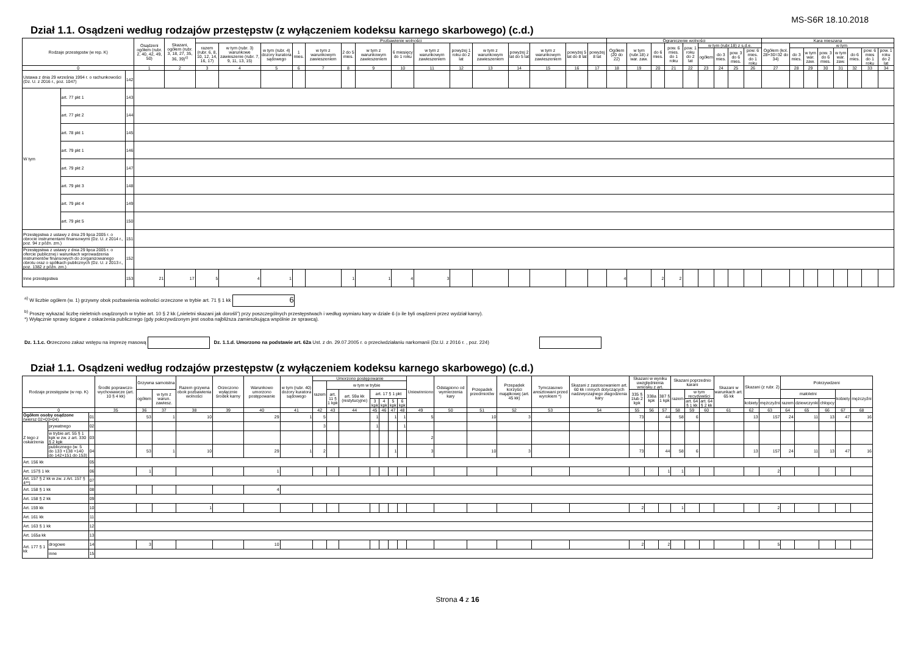MS-S6R 18.10.2018
Dział 1.1. Osądzeni według rodzajów przestępstw (z wyłączeniem kodeksu karnego skarbowego) (c.d.)
| Rodzaje przestępstw (w rep. K) | | | Osądzeni ogółem (rubr. 2, 40, 42, 49, 50) | Skazani, ogółem (rubr. 3, 18, 27, 35, 36, 39)<sup>c)</sup> | Pozbawienie wolności | | | | | | | | | | | | | | | Ograniczenie wolności | | | | | | | | | Kara mieszana | | | | | | | |
| --- | --- | --- | --- | --- | --- | --- | --- | --- | --- | --- | --- | --- | --- | --- | --- | --- | --- | --- | --- | --- | --- | --- | --- | --- | --- | --- | --- | --- | --- | --- | --- | --- | --- | --- | --- | --- |
| | | | | | razem (rubr. 6, 8, 10, 12, 14, 16, 17) | w tym (rubr. 3) warunkowe zawieszenie (rubr. 7, 9, 11, 13, 15) | w tym (rubr. 4) dozory kuratora sądowego | 1 mies. | w tym z warunkowym zawieszeniem | 2 do 5 mies. | w tym z warunkowym zawieszeniem | 6 miesięcy do 1 roku | w tym z warunkowym zawieszeniem | powyżej 1 roku do 2 lat | w tym z warunkowym zawieszeniem | powyżej 2 lat do 5 lat | w tym z warunkowym zawieszeniem | powyżej 5 lat do 8 lat | powyżej 8 lat | Ogółem (20 do 22) | w tym (rubr.18) z war. zaw. | do 6 mies. | pow. 6 mies. do 1 roku | pow. 1 roku do 2 lat | w tym (rubr.18) z s.d.e. | | | | Ogółem (kol. 28+30=32 do 34) | w tym | | | | | | |
| | | | | | | | | | | | | | | | | | | | | | | | | | ogółem | do 3 mies. | pow. 3 do 6 mies. | pow. 6 mies. do 1 roku | | do 3 mies. | w tym war. zaw. | pow. 3 do 6 mies. | w tym war. zaw. | do 6 mies. | pow. 6 mies do 1 roku | pow. 1 roku do 2 lat |
| 0 | | | 1 | 2 | 3 | 4 | 5 | 6 | 7 | 8 | 9 | 10 | 11 | 12 | 13 | 14 | 15 | 16 | 17 | 18 | 19 | 20 | 21 | 22 | 23 | 24 | 25 | 26 | 27 | 28 | 29 | 30 | 31 | 32 | 33 | 34 |
| Ustawa z dnia 29 września 1994 r. o rachunkowości (Dz. U. z 2016 r., poz. 1047) | | 142 | | | | | | | | | | | | | | | | | | | | | | | | | | | | | | | | | | |
| W tym | art. 77 pkt 1 | 143 | | | | | | | | | | | | | | | | | | | | | | | | | | | | | | | | | | |
| | art. 77 pkt 2 | 144 | | | | | | | | | | | | | | | | | | | | | | | | | | | | | | | | | | |
| | art. 78 pkt 1 | 145 | | | | | | | | | | | | | | | | | | | | | | | | | | | | | | | | | | |
| | art. 79 pkt 1 | 146 | | | | | | | | | | | | | | | | | | | | | | | | | | | | | | | | | | |
| | art. 79 pkt 2 | 147 | | | | | | | | | | | | | | | | | | | | | | | | | | | | | | | | | | |
| | art. 79 pkt 3 | 148 | | | | | | | | | | | | | | | | | | | | | | | | | | | | | | | | | | |
| | art. 79 pkt 4 | 149 | | | | | | | | | | | | | | | | | | | | | | | | | | | | | | | | | | |
| | art. 79 pkt 5 | 150 | | | | | | | | | | | | | | | | | | | | | | | | | | | | | | | | | | |
| Przestępstwa z ustawy z dnia 29 lipca 2005 r. o obrocie instrumentami finansowymi (Dz. U. z 2014 r., poz. 94 z późn. zm.) | | 151 | | | | | | | | | | | | | | | | | | | | | | | | | | | | | | | | | | |
| Przestępstwa z ustawy z dnia 29 lipca 2005 r. o ofercie publicznej i warunkach wprowadzenia instrumentów finansowych do zorganizowanego obrotu oraz o spółkach publicznych (Dz. U. z 2013 r., poz. 1382 z późn. zm.) | | 152 | | | | | | | | | | | | | | | | | | | | | | | | | | | | | | | | | | |
| Inne przestępstwa | | 153 | 21 | 17 | 5 | 4 | 1 | | | 1 | 1 | 4 | 3 | | | | | | | 4 | | 2 | 2 | | | | | | | | | | | | | |
<sup>a)</sup> W liczbie ogółem (w. 1) grzywny obok pozbawienia wolności orzeczone w trybie art. 71 § 1 kk 6
<sup>b)</sup> Proszę wykazać liczbę nieletnich osądzonych w trybie art. 10 § 2 kk („nieletni skazani jak dorośli”) przy poszczególnych przestępstwach i według wymiaru kary w dziale 6 (o ile byli osądzeni przez wydział karny).
*) Wyłącznie sprawy ścigane z oskarżenia publicznego (gdy pokrzywdzonym jest osoba najbliższa zamieszkująca wspólnie ze sprawcą).
Dz. 1.1.c. Orzeczono zakaz wstępu na imprezę masową Dz. 1.1.d. Umorzono na podstawie art. 62a Ust. z dn. 29.07.2005 r. o przeciwdziałaniu narkomanii (Dz.U. z 2016 r. , poz. 224)
Dział 1.1. Osądzeni według rodzajów przestępstw (z wyłączeniem kodeksu karnego skarbowego) (c.d.)
| Rodzaje przestępstw (w rep. K) | | | Środki poprawczo-wychowawcze (art. 10 § 4 kk) | Grzywna samoistna | | Razem grzywna obok pozbawienia wolności | Orzeczono wyłącznie środek karny | Warunkowo umorzono postępowanie | w tym (rubr. 40) dozory kuratora sądowego | Umorzono postępowanie | | | | | | | Uniewinniono | Odstąpiono od wymierzenia kary | Przepadek przedmiotów | Przepadek korzyści majątkowej (art. 45 kk) | Tymczasowo aresztowani przed wyrokiem *) | Skazani z zastosowaniem art. 60 kk i innych dotyczących nadzwyczajnego złagodzenia kary | Skazani w wyniku uwzględnienia wniosku z art. | | | Skazani poprzednio karani | | | Skazani w warunkach art. 65 kk | Skazani (z rubr. 2) | | Pokrzywdzeni | | | | |
| --- | --- | --- | --- | --- | --- | --- | --- | --- | --- | --- | --- | --- | --- | --- | --- | --- | --- | --- | --- | --- | --- | --- | --- | --- | --- | --- | --- | --- | --- | --- | --- | --- | --- | --- | --- | --- |
| | | | | | | | | | | razem | w tym w trybie | | | | | | | | | | | | | | | | | | | | | | | | | |
| | | | | ogółem | w tym z warun. zawiesz. | | | | | | art. 11 § 1 kpk | art. 59a kk (restytucyjne) | art. 17 § 1 pkt | | | | | | | | | | 335 § 1lub 2 kpk | 338a kpk | 387 § 1 kpk | razem | w tym recydywiści | | | | | małoletni | | | kobiety | mężczyźni |
| | | | | | | | | | | | | | 3 kpk | 4 kpk | 5 kpk | 6 kpk | | | | | | | | | | | art. 64 § 1 kk | art. 64 § 2 kk | | kobiety | mężczyźni | razem | dziewczynki | chłopcy | | |
| 0 | | | 35 | 36 | 37 | 38 | 39 | 40 | 41 | 42 | 43 | 44 | 45 | 46 | 47 | 48 | 49 | 50 | 51 | 52 | 53 | 54 | 55 | 56 | 57 | 58 | 59 | 60 | 61 | 62 | 63 | 64 | 65 | 66 | 67 | 68 |
| Ogółem osoby osądzone (wiersz 02+03+04) | | 01 | | 53 | 1 | 10 | | 29 | 1 | 5 | | | 1 | | 1 | 1 | 5 | | 10 | 3 | | | 73 | | 44 | 58 | 6 | | | 13 | 157 | 24 | 11 | 13 | 47 | 16 |
| Z tego z oskarżenia | prywatnego | 02 | | | | | | | | 3 | | | 1 | | | 1 | | | | | | | | | | | | | | | | | | | | |
| | w trybie art. 55 § 1 kpk w zw. z art. 330 § 2 kpk | 03 | | | | | | | | | | | | | | | 2 | | | | | | | | | | | | | | | | | | | |
| | publicznego (w. 5 do 133 +138 +140 do 142+151 do 153) | 04 | | 53 | 1 | 10 | | 29 | 1 | 2 | | | | | 1 | | 3 | | 10 | 3 | | | 73 | | 44 | 58 | 6 | | | 13 | 157 | 24 | 11 | 13 | 47 | 16 |
| Art. 156 kk | | 05 | | | | | | | | | | | | | | | | | | | | | | | | | | | | | | | | | | |
| Art. 157§ 1 kk | | 06 | | 1 | | | | 1 | | | | | | | | | | | | | | | | | 1 | 1 | | | | | 2 | | | | | |
| Art. 157 § 2 kk w zw. z Art. 157 § 4**) | | 07 | | | | | | | | | | | | | | | | | | | | | | | | | | | | | | | | | | |
| Art. 158 § 1 kk | | 08 | | | | | | 4 | | | | | | | | | | | | | | | | | | | | | | | | | | | | |
| Art. 158 § 2 kk | | 09 | | | | | | | | | | | | | | | | | | | | | | | | | | | | | | | | | | |
| Art. 159 kk | | 10 | | | | 1 | | | | | | | | | | | | | | | | | 2 | | | 1 | | | | | 2 | | | | | |
| Art. 161 kk | | 11 | | | | | | | | | | | | | | | | | | | | | | | | | | | | | | | | | | |
| Art. 163 § 1 kk | | 12 | | | | | | | | | | | | | | | | | | | | | | | | | | | | | | | | | | |
| Art. 165a kk | | 13 | | | | | | | | | | | | | | | | | | | | | | | | | | | | | | | | | | |
| Art. 177 § 1 kk | drogowe | 14 | | 3 | | | | 10 | | | | | | | | | | | | | | | 2 | | 2 | | | | | | 5 | | | | | |
| | inne | 15 | | | | | | | | | | | | | | | | | | | | | | | | | | | | | | | | | | |
Strona 4 z 16